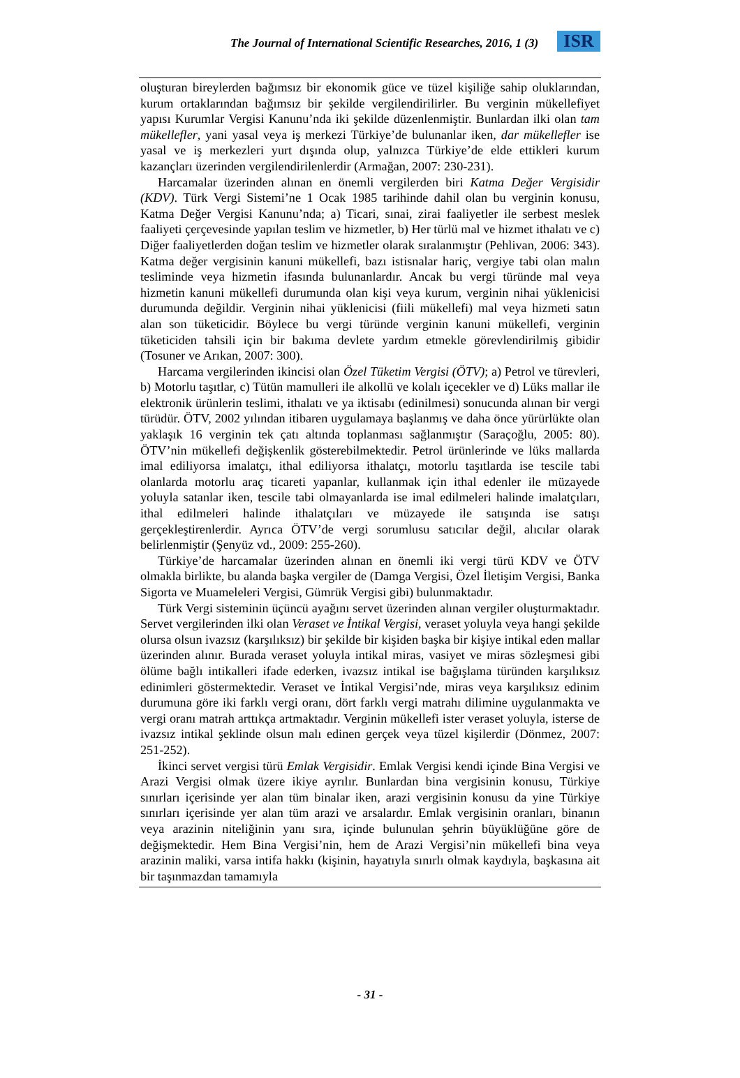The Journal of International Scientific Researches, 2016, 1 (3) ISR
oluşturan bireylerden bağımsız bir ekonomik güce ve tüzel kişiliğe sahip oluklarından, kurum ortaklarından bağımsız bir şekilde vergilendirilirler. Bu verginin mükellefiyet yapısı Kurumlar Vergisi Kanunu’nda iki şekilde düzenlenmiştir. Bunlardan ilki olan tam mükellefler, yani yasal veya iş merkezi Türkiye’de bulunanlar iken, dar mükellefler ise yasal ve iş merkezleri yurt dışında olup, yalnızca Türkiye’de elde ettikleri kurum kazançları üzerinden vergilendirilenlerdir (Armağan, 2007: 230-231).
Harcamalar üzerinden alınan en önemli vergilerden biri Katma Değer Vergisidir (KDV). Türk Vergi Sistemi’ne 1 Ocak 1985 tarihinde dahil olan bu verginin konusu, Katma Değer Vergisi Kanunu’nda; a) Ticari, sınai, zirai faaliyetler ile serbest meslek faaliyeti çerçevesinde yapılan teslim ve hizmetler, b) Her türlü mal ve hizmet ithalatı ve c) Diğer faaliyetlerden doğan teslim ve hizmetler olarak sıralanmıştır (Pehlivan, 2006: 343). Katma değer vergisinin kanuni mükellefi, bazı istisnalar hariç, vergiye tabi olan malın tesliminde veya hizmetin ifasında bulunanlardır. Ancak bu vergi türünde mal veya hizmetin kanuni mükellefi durumunda olan kişi veya kurum, verginin nihai yüklenicisi durumunda değildir. Verginin nihai yüklenicisi (fiili mükellefi) mal veya hizmeti satın alan son tüketicidir. Böylece bu vergi türünde verginin kanuni mükellefi, verginin tüketiciden tahsili için bir bakıma devlete yardım etmekle görevlendirilmiş gibidir (Tosuner ve Arıkan, 2007: 300).
Harcama vergilerinden ikincisi olan Özel Tüketim Vergisi (ÖTV); a) Petrol ve türevleri, b) Motorlu taşıtlar, c) Tütün mamulleri ile alkollü ve kolalı içecekler ve d) Lüks mallar ile elektronik ürünlerin teslimi, ithalatı ve ya iktisabı (edinilmesi) sonucunda alınan bir vergi türüdür. ÖTV, 2002 yılından itibaren uygulamaya başlanmış ve daha önce yürürlükte olan yaklaşık 16 verginin tek çatı altında toplanması sağlanmıştır (Saraçoğlu, 2005: 80). ÖTV’nin mükellefi değişkenlik gösterebilmektedir. Petrol ürünlerinde ve lüks mallarda imal ediliyorsa imalatçı, ithal ediliyorsa ithalatçı, motorlu taşıtlarda ise tescile tabi olanlarda motorlu araç ticareti yapanlar, kullanmak için ithal edenler ile müzayede yoluyla satanlar iken, tescile tabi olmayanlarda ise imal edilmeleri halinde imalatçıları, ithal edilmeleri halinde ithalatçıları ve müzayede ile satışında ise satışı gerçekleştirenlerdir. Ayrıca ÖTV’de vergi sorumlusu satıcılar değil, alıcılar olarak belirlenmiştir (Şenyüz vd., 2009: 255-260).
Türkiye’de harcamalar üzerinden alınan en önemli iki vergi türü KDV ve ÖTV olmakla birlikte, bu alanda başka vergiler de (Damga Vergisi, Özel İletişim Vergisi, Banka Sigorta ve Muameleleri Vergisi, Gümrük Vergisi gibi) bulunmaktadır.
Türk Vergi sisteminin üçüncü ayağını servet üzerinden alınan vergiler oluşturmaktadır. Servet vergilerinden ilki olan Veraset ve İntikal Vergisi, veraset yoluyla veya hangi şekilde olursa olsun ivazsız (karşılıksız) bir şekilde bir kişiden başka bir kişiye intikal eden mallar üzerinden alınır. Burada veraset yoluyla intikal miras, vasiyet ve miras sözleşmesi gibi ölüme bağlı intikalleri ifade ederken, ivazsız intikal ise bağışlama türünden karşılıksız edinimleri göstermektedir. Veraset ve İntikal Vergisi’nde, miras veya karşılıksız edinim durumuna göre iki farklı vergi oranı, dört farklı vergi matrahı dilimine uygulanmakta ve vergi oranı matrah arttıkça artmaktadır. Verginin mükellefi ister veraset yoluyla, isterse de ivazsız intikal şeklinde olsun malı edinen gerçek veya tüzel kişilerdir (Dönmez, 2007: 251-252).
İkinci servet vergisi türü Emlak Vergisidir. Emlak Vergisi kendi içinde Bina Vergisi ve Arazi Vergisi olmak üzere ikiye ayrılır. Bunlardan bina vergisinin konusu, Türkiye sınırları içerisinde yer alan tüm binalar iken, arazi vergisinin konusu da yine Türkiye sınırları içerisinde yer alan tüm arazi ve arsalardır. Emlak vergisinin oranları, binanın veya arazinin niteliğinin yanı sıra, içinde bulunulan şehrin büyüklüğüne göre de değişmektedir. Hem Bina Vergisi’nin, hem de Arazi Vergisi’nin mükellefi bina veya arazinin maliki, varsa intifa hakkı (kişinin, hayatıyla sınırlı olmak kaydıyla, başkasına ait bir taşınmazdan tamamıyla
- 31 -